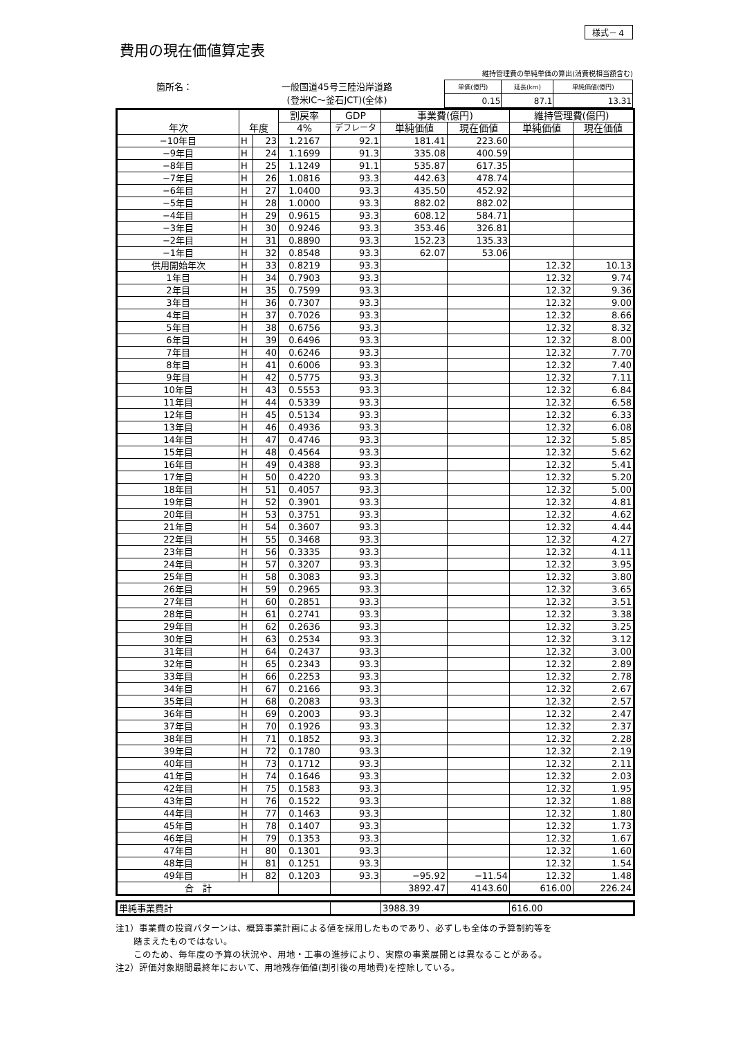様式－４
費用の現在価値算定表
維持管理費の単純単価の算出(消費税相当額含む)
箇所名： 一般国道45号三陸沿岸道路
(登米IC～釜石JCT)(全体)
| 単価(億円) | 延長(km) | 単純価値(億円) |
| 0.15 | 87.1 | 13.31 |
| 年次 | 年度 | | 割戻率 | GDP | 事業費(億円) | | 維持管理費(億円) | |
| --- | --- | --- | --- | --- | --- | --- | --- | --- |
| | | | 4% | デフレータ | 単純価値 | 現在価値 | 単純価値 | 現在価値 |
| −10年目 | H | 23 | 1.2167 | 92.1 | 181.41 | 223.60 | | |
| −9年目 | H | 24 | 1.1699 | 91.3 | 335.08 | 400.59 | | |
| −8年目 | H | 25 | 1.1249 | 91.1 | 535.87 | 617.35 | | |
| −7年目 | H | 26 | 1.0816 | 93.3 | 442.63 | 478.74 | | |
| −6年目 | H | 27 | 1.0400 | 93.3 | 435.50 | 452.92 | | |
| −5年目 | H | 28 | 1.0000 | 93.3 | 882.02 | 882.02 | | |
| −4年目 | H | 29 | 0.9615 | 93.3 | 608.12 | 584.71 | | |
| −3年目 | H | 30 | 0.9246 | 93.3 | 353.46 | 326.81 | | |
| −2年目 | H | 31 | 0.8890 | 93.3 | 152.23 | 135.33 | | |
| −1年目 | H | 32 | 0.8548 | 93.3 | 62.07 | 53.06 | | |
| 供用開始年次 | H | 33 | 0.8219 | 93.3 | | | 12.32 | 10.13 |
| 1年目 | H | 34 | 0.7903 | 93.3 | | | 12.32 | 9.74 |
| 2年目 | H | 35 | 0.7599 | 93.3 | | | 12.32 | 9.36 |
| 3年目 | H | 36 | 0.7307 | 93.3 | | | 12.32 | 9.00 |
| 4年目 | H | 37 | 0.7026 | 93.3 | | | 12.32 | 8.66 |
| 5年目 | H | 38 | 0.6756 | 93.3 | | | 12.32 | 8.32 |
| 6年目 | H | 39 | 0.6496 | 93.3 | | | 12.32 | 8.00 |
| 7年目 | H | 40 | 0.6246 | 93.3 | | | 12.32 | 7.70 |
| 8年目 | H | 41 | 0.6006 | 93.3 | | | 12.32 | 7.40 |
| 9年目 | H | 42 | 0.5775 | 93.3 | | | 12.32 | 7.11 |
| 10年目 | H | 43 | 0.5553 | 93.3 | | | 12.32 | 6.84 |
| 11年目 | H | 44 | 0.5339 | 93.3 | | | 12.32 | 6.58 |
| 12年目 | H | 45 | 0.5134 | 93.3 | | | 12.32 | 6.33 |
| 13年目 | H | 46 | 0.4936 | 93.3 | | | 12.32 | 6.08 |
| 14年目 | H | 47 | 0.4746 | 93.3 | | | 12.32 | 5.85 |
| 15年目 | H | 48 | 0.4564 | 93.3 | | | 12.32 | 5.62 |
| 16年目 | H | 49 | 0.4388 | 93.3 | | | 12.32 | 5.41 |
| 17年目 | H | 50 | 0.4220 | 93.3 | | | 12.32 | 5.20 |
| 18年目 | H | 51 | 0.4057 | 93.3 | | | 12.32 | 5.00 |
| 19年目 | H | 52 | 0.3901 | 93.3 | | | 12.32 | 4.81 |
| 20年目 | H | 53 | 0.3751 | 93.3 | | | 12.32 | 4.62 |
| 21年目 | H | 54 | 0.3607 | 93.3 | | | 12.32 | 4.44 |
| 22年目 | H | 55 | 0.3468 | 93.3 | | | 12.32 | 4.27 |
| 23年目 | H | 56 | 0.3335 | 93.3 | | | 12.32 | 4.11 |
| 24年目 | H | 57 | 0.3207 | 93.3 | | | 12.32 | 3.95 |
| 25年目 | H | 58 | 0.3083 | 93.3 | | | 12.32 | 3.80 |
| 26年目 | H | 59 | 0.2965 | 93.3 | | | 12.32 | 3.65 |
| 27年目 | H | 60 | 0.2851 | 93.3 | | | 12.32 | 3.51 |
| 28年目 | H | 61 | 0.2741 | 93.3 | | | 12.32 | 3.38 |
| 29年目 | H | 62 | 0.2636 | 93.3 | | | 12.32 | 3.25 |
| 30年目 | H | 63 | 0.2534 | 93.3 | | | 12.32 | 3.12 |
| 31年目 | H | 64 | 0.2437 | 93.3 | | | 12.32 | 3.00 |
| 32年目 | H | 65 | 0.2343 | 93.3 | | | 12.32 | 2.89 |
| 33年目 | H | 66 | 0.2253 | 93.3 | | | 12.32 | 2.78 |
| 34年目 | H | 67 | 0.2166 | 93.3 | | | 12.32 | 2.67 |
| 35年目 | H | 68 | 0.2083 | 93.3 | | | 12.32 | 2.57 |
| 36年目 | H | 69 | 0.2003 | 93.3 | | | 12.32 | 2.47 |
| 37年目 | H | 70 | 0.1926 | 93.3 | | | 12.32 | 2.37 |
| 38年目 | H | 71 | 0.1852 | 93.3 | | | 12.32 | 2.28 |
| 39年目 | H | 72 | 0.1780 | 93.3 | | | 12.32 | 2.19 |
| 40年目 | H | 73 | 0.1712 | 93.3 | | | 12.32 | 2.11 |
| 41年目 | H | 74 | 0.1646 | 93.3 | | | 12.32 | 2.03 |
| 42年目 | H | 75 | 0.1583 | 93.3 | | | 12.32 | 1.95 |
| 43年目 | H | 76 | 0.1522 | 93.3 | | | 12.32 | 1.88 |
| 44年目 | H | 77 | 0.1463 | 93.3 | | | 12.32 | 1.80 |
| 45年目 | H | 78 | 0.1407 | 93.3 | | | 12.32 | 1.73 |
| 46年目 | H | 79 | 0.1353 | 93.3 | | | 12.32 | 1.67 |
| 47年目 | H | 80 | 0.1301 | 93.3 | | | 12.32 | 1.60 |
| 48年目 | H | 81 | 0.1251 | 93.3 | | | 12.32 | 1.54 |
| 49年目 | H | 82 | 0.1203 | 93.3 | −95.92 | −11.54 | 12.32 | 1.48 |
| 合 計 | | | | | 3892.47 | 4143.60 | 616.00 | 226.24 |
| 単純事業費計 | | 3988.39 | 616.00 |
注1）事業費の投資パターンは、概算事業計画による値を採用したものであり、必ずしも全体の予算制約等を
　　踏まえたものではない。
　　このため、毎年度の予算の状況や、用地・工事の進捗により、実際の事業展開とは異なることがある。
注2）評価対象期間最終年において、用地残存価値(割引後の用地費)を控除している。